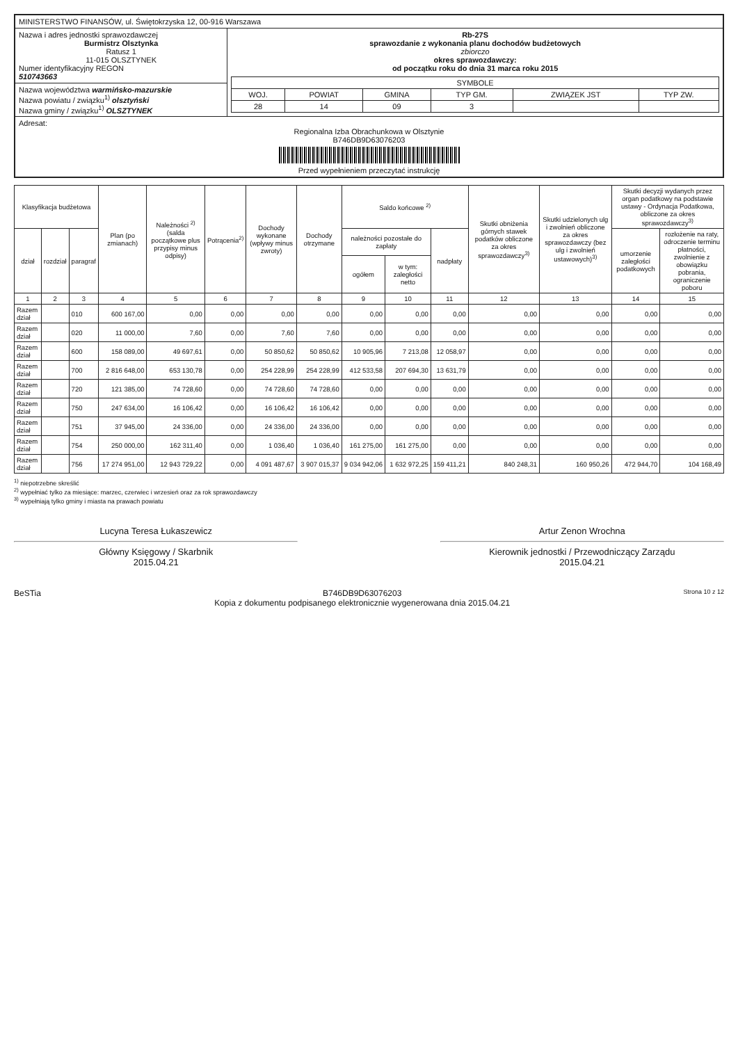| MINISTERSTWO FINANSÓW, ul. Świętokrzyska 12, 00-916 Warszawa | |
| Nazwa i adres jednostki sprawozdawczej Burmistrz Olsztynka Ratusz 1 11-015 OLSZTYNEK Numer identyfikacyjny REGON 510743663 | Rb-27S sprawozdanie z wykonania planu dochodów budżetowych zbiorczo okres sprawozdawczy: od początku roku do dnia 31 marca roku 2015 / SYMBOLE / / / / / / / WOJ. / POWIAT / GMINA / TYP GM. / ZWIĄZEK JST / TYP ZW. / / 28 / 14 / 09 / 3 / / / |
| Nazwa województwa warmińsko-mazurskie Nazwa powiatu / związku<sup>1)</sup> olsztyński Nazwa gminy / związku<sup>1)</sup> OLSZTYNEK | |
| Adresat: Regionalna Izba Obrachunkowa w Olsztynie B746DB9D63076203 Przed wypełnieniem przeczytać instrukcję | |
| Klasyfikacja budżetowa | | | Plan (po zmianach) | Należności <sup>2)</sup> (salda początkowe plus przypisy minus odpisy) | Potrącenia<sup>2)</sup> | Dochody wykonane (wpływy minus zwroty) | Dochody otrzymane | Saldo końcowe <sup>2)</sup> | | | Skutki obniżenia górnych stawek podatków obliczone za okres sprawozdawczy<sup>3)</sup> | Skutki udzielonych ulg i zwolnień obliczone za okres sprawozdawczy (bez ulg i zwolnień ustawowych)<sup>3)</sup> | Skutki decyzji wydanych przez organ podatkowy na podstawie ustawy - Ordynacja Podatkowa, obliczone za okres sprawozdawczy<sup>3)</sup> | |
| --- | --- | --- | --- | --- | --- | --- | --- | --- | --- | --- | --- | --- | --- | --- |
| dział | rozdział | paragraf | | | | | | należności pozostałe do zapłaty | | nadpłaty | | | umorzenie zaległości podatkowych | rozłożenie na raty, odroczenie terminu płatności, zwolnienie z obowiązku pobrania, ograniczenie poboru |
| | | | | | | | | ogółem | w tym: zaległości netto | | | | | |
| 1 | 2 | 3 | 4 | 5 | 6 | 7 | 8 | 9 | 10 | 11 | 12 | 13 | 14 | 15 |
| Razem dział | | 010 | 600 167,00 | 0,00 | 0,00 | 0,00 | 0,00 | 0,00 | 0,00 | 0,00 | 0,00 | 0,00 | 0,00 | 0,00 |
| Razem dział | | 020 | 11 000,00 | 7,60 | 0,00 | 7,60 | 7,60 | 0,00 | 0,00 | 0,00 | 0,00 | 0,00 | 0,00 | 0,00 |
| Razem dział | | 600 | 158 089,00 | 49 697,61 | 0,00 | 50 850,62 | 50 850,62 | 10 905,96 | 7 213,08 | 12 058,97 | 0,00 | 0,00 | 0,00 | 0,00 |
| Razem dział | | 700 | 2 816 648,00 | 653 130,78 | 0,00 | 254 228,99 | 254 228,99 | 412 533,58 | 207 694,30 | 13 631,79 | 0,00 | 0,00 | 0,00 | 0,00 |
| Razem dział | | 720 | 121 385,00 | 74 728,60 | 0,00 | 74 728,60 | 74 728,60 | 0,00 | 0,00 | 0,00 | 0,00 | 0,00 | 0,00 | 0,00 |
| Razem dział | | 750 | 247 634,00 | 16 106,42 | 0,00 | 16 106,42 | 16 106,42 | 0,00 | 0,00 | 0,00 | 0,00 | 0,00 | 0,00 | 0,00 |
| Razem dział | | 751 | 37 945,00 | 24 336,00 | 0,00 | 24 336,00 | 24 336,00 | 0,00 | 0,00 | 0,00 | 0,00 | 0,00 | 0,00 | 0,00 |
| Razem dział | | 754 | 250 000,00 | 162 311,40 | 0,00 | 1 036,40 | 1 036,40 | 161 275,00 | 161 275,00 | 0,00 | 0,00 | 0,00 | 0,00 | 0,00 |
| Razem dział | | 756 | 17 274 951,00 | 12 943 729,22 | 0,00 | 4 091 487,67 | 3 907 015,37 | 9 034 942,06 | 1 632 972,25 | 159 411,21 | 840 248,31 | 160 950,26 | 472 944,70 | 104 168,49 |
<sup>1)</sup> niepotrzebne skreślić
<sup>2)</sup> wypełniać tylko za miesiące: marzec, czerwiec i wrzesień oraz za rok sprawozdawczy
<sup>3)</sup> wypełniają tylko gminy i miasta na prawach powiatu
Lucyna Teresa Łukaszewicz
Główny Księgowy / Skarbnik
2015.04.21
Artur Zenon Wrochna
Kierownik jednostki / Przewodniczący Zarządu
2015.04.21
BeSTia B746DB9D63076203
Kopia z dokumentu podpisanego elektronicznie wygenerowana dnia 2015.04.21 Strona 10 z 12